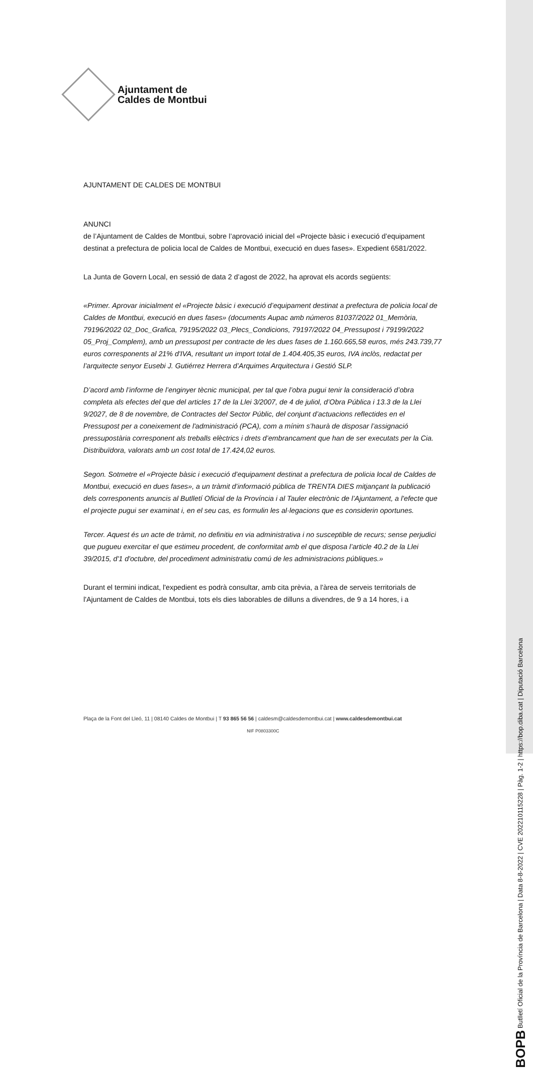Ajuntament de
Caldes de Montbui
AJUNTAMENT DE CALDES DE MONTBUI
ANUNCI
de l’Ajuntament de Caldes de Montbui, sobre l’aprovació inicial del «Projecte bàsic i execució d’equipament destinat a prefectura de policia local de Caldes de Montbui, execució en dues fases». Expedient 6581/2022.
La Junta de Govern Local, en sessió de data 2 d’agost de 2022, ha aprovat els acords següents:
«Primer. Aprovar inicialment el «Projecte bàsic i execució d’equipament destinat a prefectura de policia local de Caldes de Montbui, execució en dues fases» (documents Aupac amb números 81037/2022 01_Memòria, 79196/2022 02_Doc_Grafica, 79195/2022 03_Plecs_Condicions, 79197/2022 04_Pressupost i 79199/2022 05_Proj_Complem), amb un pressupost per contracte de les dues fases de 1.160.665,58 euros, més 243.739,77 euros corresponents al 21% d'IVA, resultant un import total de 1.404.405,35 euros, IVA inclòs, redactat per l’arquitecte senyor Eusebi J. Gutiérrez Herrera d’Arquimes Arquitectura i Gestió SLP.
D’acord amb l’informe de l’enginyer tècnic municipal, per tal que l’obra pugui tenir la consideració d’obra completa als efectes del que del articles 17 de la Llei 3/2007, de 4 de juliol, d’Obra Pública i 13.3 de la Llei 9/2027, de 8 de novembre, de Contractes del Sector Públic, del conjunt d’actuacions reflectides en el Pressupost per a coneixement de l'administració (PCA), com a mínim s’haurà de disposar l’assignació pressupostària corresponent als treballs elèctrics i drets d’embrancament que han de ser executats per la Cia. Distribuïdora, valorats amb un cost total de 17.424,02 euros.
Segon. Sotmetre el «Projecte bàsic i execució d’equipament destinat a prefectura de policia local de Caldes de Montbui, execució en dues fases», a un tràmit d’informació pública de TRENTA DIES mitjançant la publicació dels corresponents anuncis al Butlletí Oficial de la Província i al Tauler electrònic de l’Ajuntament, a l'efecte que el projecte pugui ser examinat i, en el seu cas, es formulin les al·legacions que es considerin oportunes.
Tercer. Aquest és un acte de tràmit, no definitiu en via administrativa i no susceptible de recurs; sense perjudici que pugueu exercitar el que estimeu procedent, de conformitat amb el que disposa l’article 40.2 de la Llei 39/2015, d'1 d'octubre, del procediment administratiu comú de les administracions públiques.»
Durant el termini indicat, l'expedient es podrà consultar, amb cita prèvia, a l'àrea de serveis territorials de l'Ajuntament de Caldes de Montbui, tots els dies laborables de dilluns a divendres, de 9 a 14 hores, i a
Plaça de la Font del Lleó, 11 | 08140 Caldes de Montbui | T 93 865 56 56 | caldesm@caldesdemontbui.cat | www.caldesdemontbui.cat
NIF P0803300C
BOPB Butlletí Oficial de la Província de Barcelona | Data 8-8-2022 | CVE 202210115228 | Pàg. 1-2 | https://bop.diba.cat | Diputació Barcelona